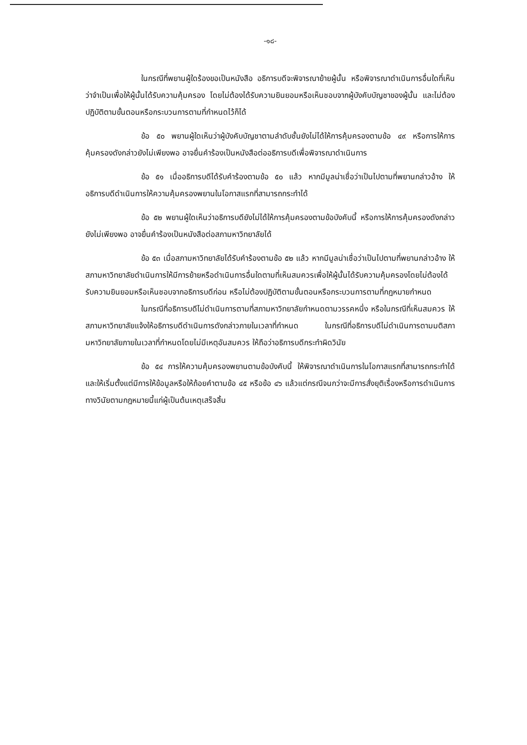-๑๘-
ในกรณีที่พยานผู้ใดร้องขอเป็นหนังสือ อธิการบดีจะพิจารณาย้ายผู้นั้น หรือพิจารณาดำเนินการอื่นใดที่เห็นว่าจำเป็นเพื่อให้ผู้นั้นได้รับความคุ้มครอง โดยไม่ต้องได้รับความยินยอมหรือเห็นชอบจากผู้บังคับบัญชาของผู้นั้น และไม่ต้องปฏิบัติตามขั้นตอนหรือกระบวนการตามที่กำหนดไว้ก็ได้
ข้อ ๕๐ พยานผู้ใดเห็นว่าผู้บังคับบัญชาตามลำดับชั้นยังไม่ได้ให้การคุ้มครองตามข้อ ๔๙ หรือการให้การคุ้มครองดังกล่าวยังไม่เพียงพอ อาจยื่นคำร้องเป็นหนังสือต่ออธิการบดีเพื่อพิจารณาดำเนินการ
ข้อ ๕๑ เมื่ออธิการบดีได้รับคำร้องตามข้อ ๕๐ แล้ว หากมีมูลน่าเชื่อว่าเป็นไปตามที่พยานกล่าวอ้าง ให้อธิการบดีดำเนินการให้ความคุ้มครองพยานในโอกาสแรกที่สามารถกระทำได้
ข้อ ๕๒ พยานผู้ใดเห็นว่าอธิการบดียังไม่ได้ให้การคุ้มครองตามข้อบังคับนี้ หรือการให้การคุ้มครองดังกล่าวยังไม่เพียงพอ อาจยื่นคำร้องเป็นหนังสือต่อสภามหาวิทยาลัยได้
ข้อ ๕๓ เมื่อสภามหาวิทยาลัยได้รับคำร้องตามข้อ ๕๒ แล้ว หากมีมูลน่าเชื่อว่าเป็นไปตามที่พยานกล่าวอ้าง ให้สภามหาวิทยาลัยดำเนินการให้มีการย้ายหรือดำเนินการอื่นใดตามที่เห็นสมควรเพื่อให้ผู้นั้นได้รับความคุ้มครองโดยไม่ต้องได้รับความยินยอมหรือเห็นชอบจากอธิการบดีก่อน หรือไม่ต้องปฏิบัติตามขั้นตอนหรือกระบวนการตามที่กฎหมายกำหนด
ในกรณีที่อธิการบดีไม่ดำเนินการตามที่สภามหาวิทยาลัยกำหนดตามวรรคหนึ่ง หรือในกรณีที่เห็นสมควร ให้สภามหาวิทยาลัยแจ้งให้อธิการบดีดำเนินการดังกล่าวภายในเวลาที่กำหนด ในกรณีที่อธิการบดีไม่ดำเนินการตามมติสภามหาวิทยาลัยภายในเวลาที่กำหนดโดยไม่มีเหตุอันสมควร ให้ถือว่าอธิการบดีกระทำผิดวินัย
ข้อ ๕๔ การให้ความคุ้มครองพยานตามข้อบังคับนี้ ให้พิจารณาดำเนินการในโอกาสแรกที่สามารถกระทำได้ และให้เริ่มตั้งแต่มีการให้ข้อมูลหรือให้ถ้อยคำตามข้อ ๔๕ หรือข้อ ๔๖ แล้วแต่กรณีจนกว่าจะมีการสั่งยุติเรื่องหรือการดำเนินการทางวินัยตามกฎหมายนี้แก่ผู้เป็นต้นเหตุเสร็จสิ้น